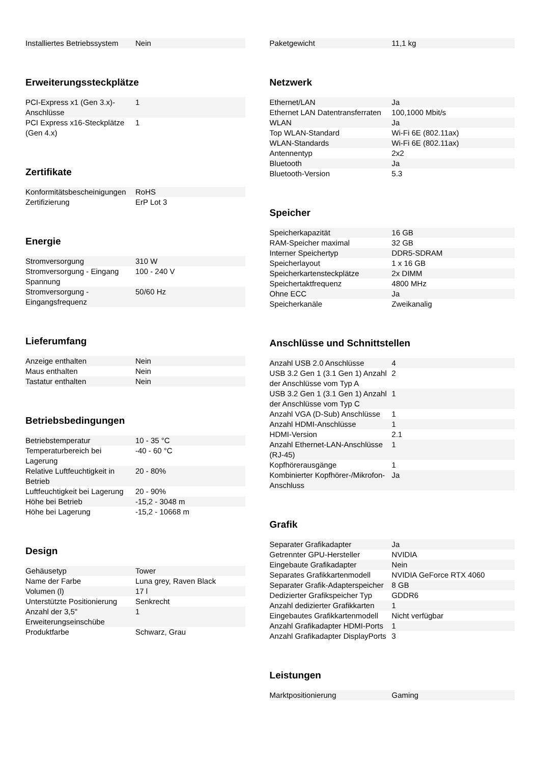| Installiertes Betriebssystem | Nein |
Erweiterungssteckplätze
| PCI-Express x1 (Gen 3.x)-Anschlüsse | 1 |
| PCI Express x16-Steckplätze (Gen 4.x) | 1 |
Zertifikate
| Konformitätsbescheinigungen | RoHS |
| Zertifizierung | ErP Lot 3 |
Energie
| Stromversorgung | 310 W |
| Stromversorgung - Eingang Spannung | 100 - 240 V |
| Stromversorgung - Eingangsfrequenz | 50/60 Hz |
Lieferumfang
| Anzeige enthalten | Nein |
| Maus enthalten | Nein |
| Tastatur enthalten | Nein |
Betriebsbedingungen
| Betriebstemperatur | 10 - 35 °C |
| Temperaturbereich bei Lagerung | -40 - 60 °C |
| Relative Luftfeuchtigkeit in Betrieb | 20 - 80% |
| Luftfeuchtigkeit bei Lagerung | 20 - 90% |
| Höhe bei Betrieb | -15,2 - 3048 m |
| Höhe bei Lagerung | -15,2 - 10668 m |
Design
| Gehäusetyp | Tower |
| Name der Farbe | Luna grey, Raven Black |
| Volumen (l) | 17 l |
| Unterstützte Positionierung | Senkrecht |
| Anzahl der 3,5" Erweiterungseinschübe | 1 |
| Produktfarbe | Schwarz, Grau |
| Paketgewicht | 11,1 kg |
Netzwerk
| Ethernet/LAN | Ja |
| Ethernet LAN Datentransferraten | 100,1000 Mbit/s |
| WLAN | Ja |
| Top WLAN-Standard | Wi-Fi 6E (802.11ax) |
| WLAN-Standards | Wi-Fi 6E (802.11ax) |
| Antennentyp | 2x2 |
| Bluetooth | Ja |
| Bluetooth-Version | 5.3 |
Speicher
| Speicherkapazität | 16 GB |
| RAM-Speicher maximal | 32 GB |
| Interner Speichertyp | DDR5-SDRAM |
| Speicherlayout | 1 x 16 GB |
| Speicherkartensteckplätze | 2x DIMM |
| Speichertaktfrequenz | 4800 MHz |
| Ohne ECC | Ja |
| Speicherkanäle | Zweikanalig |
Anschlüsse und Schnittstellen
| Anzahl USB 2.0 Anschlüsse | 4 |
| USB 3.2 Gen 1 (3.1 Gen 1) Anzahl der Anschlüsse vom Typ A | 2 |
| USB 3.2 Gen 1 (3.1 Gen 1) Anzahl der Anschlüsse vom Typ C | 1 |
| Anzahl VGA (D-Sub) Anschlüsse | 1 |
| Anzahl HDMI-Anschlüsse | 1 |
| HDMI-Version | 2.1 |
| Anzahl Ethernet-LAN-Anschlüsse (RJ-45) | 1 |
| Kopfhörerausgänge | 1 |
| Kombinierter Kopfhörer-/Mikrofon-Anschluss | Ja |
Grafik
| Separater Grafikadapter | Ja |
| Getrennter GPU-Hersteller | NVIDIA |
| Eingebaute Grafikadapter | Nein |
| Separates Grafikkartenmodell | NVIDIA GeForce RTX 4060 |
| Separater Grafik-Adapterspeicher | 8 GB |
| Dedizierter Grafikspeicher Typ | GDDR6 |
| Anzahl dedizierter Grafikkarten | 1 |
| Eingebautes Grafikkartenmodell | Nicht verfügbar |
| Anzahl Grafikadapter HDMI-Ports | 1 |
| Anzahl Grafikadapter DisplayPorts | 3 |
Leistungen
| Marktpositionierung | Gaming |